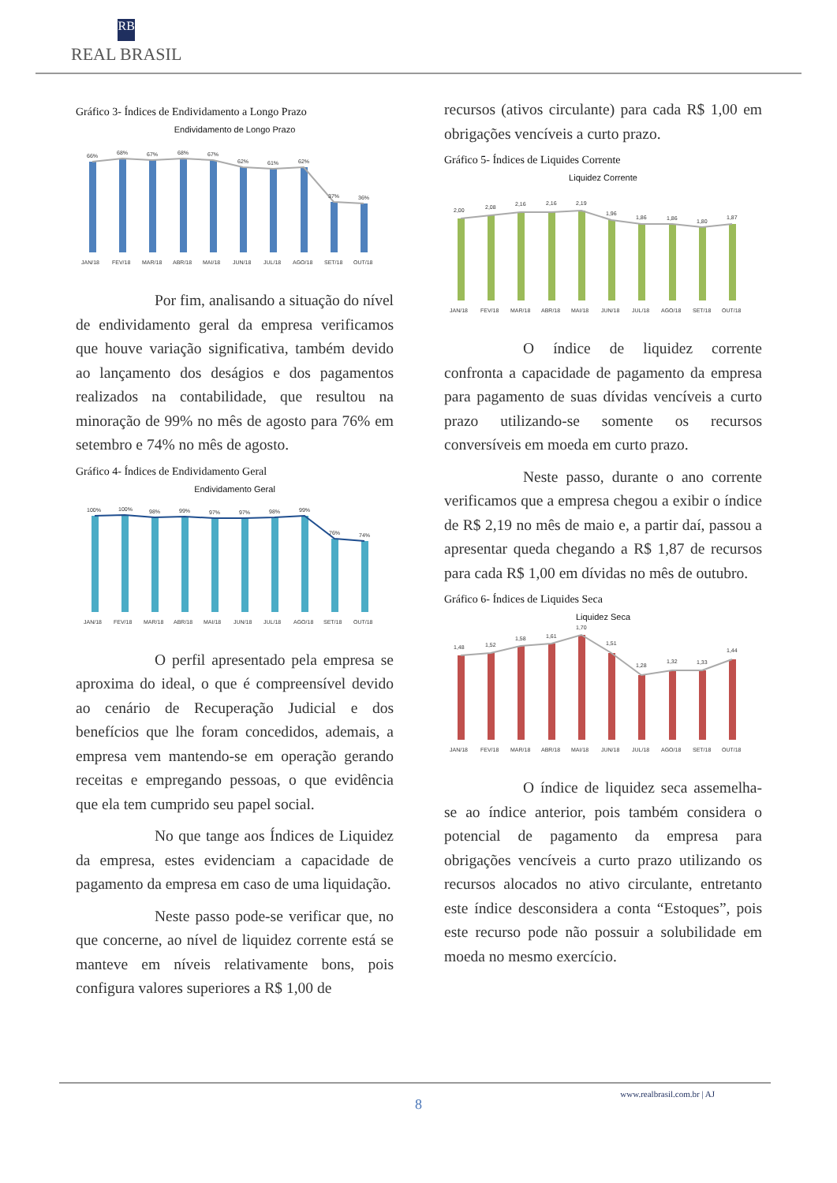RB
REAL BRASIL
Gráfico 3- Índices de Endividamento a Longo Prazo
Endividamento de Longo Prazo
66%
68%
67%
68%
67%
62%
61%
62%
37%
36%
JAN/18
FEV/18
MAR/18
ABR/18
MAI/18
JUN/18
JUL/18
AGO/18
SET/18
OUT/18
Por fim, analisando a situação do nível de endividamento geral da empresa verificamos que houve variação significativa, também devido ao lançamento dos deságios e dos pagamentos realizados na contabilidade, que resultou na minoração de 99% no mês de agosto para 76% em setembro e 74% no mês de agosto.
Gráfico 4- Índices de Endividamento Geral
Endividamento Geral
100%
100%
98%
99%
97%
97%
98%
99%
76%
74%
JAN/18
FEV/18
MAR/18
ABR/18
MAI/18
JUN/18
JUL/18
AGO/18
SET/18
OUT/18
O perfil apresentado pela empresa se aproxima do ideal, o que é compreensível devido ao cenário de Recuperação Judicial e dos benefícios que lhe foram concedidos, ademais, a empresa vem mantendo-se em operação gerando receitas e empregando pessoas, o que evidência que ela tem cumprido seu papel social.
No que tange aos Índices de Liquidez da empresa, estes evidenciam a capacidade de pagamento da empresa em caso de uma liquidação.
Neste passo pode-se verificar que, no que concerne, ao nível de liquidez corrente está se manteve em níveis relativamente bons, pois configura valores superiores a R$ 1,00 de
recursos (ativos circulante) para cada R$ 1,00 em obrigações vencíveis a curto prazo.
Gráfico 5- Índices de Liquides Corrente
Liquidez Corrente
2,00
2,08
2,16
2,16
2,19
1,96
1,86
1,86
1,80
1,87
JAN/18
FEV/18
MAR/18
ABR/18
MAI/18
JUN/18
JUL/18
AGO/18
SET/18
OUT/18
O índice de liquidez corrente confronta a capacidade de pagamento da empresa para pagamento de suas dívidas vencíveis a curto prazo utilizando-se somente os recursos conversíveis em moeda em curto prazo.
Neste passo, durante o ano corrente verificamos que a empresa chegou a exibir o índice de R$ 2,19 no mês de maio e, a partir daí, passou a apresentar queda chegando a R$ 1,87 de recursos para cada R$ 1,00 em dívidas no mês de outubro.
Gráfico 6- Índices de Liquides Seca
Liquidez Seca
1,48
1,52
1,58
1,61
1,70
1,51
1,28
1,32
1,33
1,44
JAN/18
FEV/18
MAR/18
ABR/18
MAI/18
JUN/18
JUL/18
AGO/18
SET/18
OUT/18
O índice de liquidez seca assemelha-se ao índice anterior, pois também considera o potencial de pagamento da empresa para obrigações vencíveis a curto prazo utilizando os recursos alocados no ativo circulante, entretanto este índice desconsidera a conta “Estoques”, pois este recurso pode não possuir a solubilidade em moeda no mesmo exercício.
www.realbrasil.com.br | AJ
8